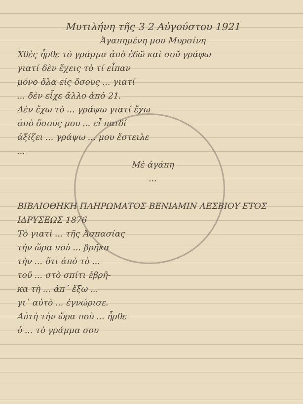Μυτιλήνη τῆς 3 2 Αὐγούστου 1921
Ἀγαπημένη μου Μυρσίνη
Χθὲς ἦρθε τὸ γράμμα ἀπὸ ἐδῶ καὶ σοῦ γράφω
γιατί δὲν ἔχεις τὸ τί εἶπαν
μόνο ὅλα εἰς ὅσους ... γιατί
... δὲν εἶχε ἄλλο ἀπὸ 21.
Δὲν ἔχω τὸ ... γράψω γιατί ἔχω
ἀπὸ ὅσους μου ... εἶ παιδί
ἀξίζει ... γράψω ... μου ἔστειλε
...
Μὲ ἀγάπη
...
ΒΙΒΛΙΟΘΗΚΗ ΠΛΗΡΩΜΑΤΟΣ ΒΕΝΙΑΜΙΝ ΛΕΣΒΙΟΥ ΕΤΟΣ ΙΔΡΥΣΕΩΣ 1876
Τὸ γιατὶ ... τῆς Ἀσπασίας
τὴν ὥρα ποὺ ... βρῆκα
τὴν ... ὅτι ἀπὸ τὸ ...
τοῦ ... στὸ σπίτι ἐβρῆ-
κα τὴ ... ἀπ᾽ ἔξω ...
γι᾽ αὐτὸ ... ἐγνώρισε.
Αὐτὴ τὴν ὥρα ποὺ ... ἦρθε
ὁ ... τὸ γράμμα σου